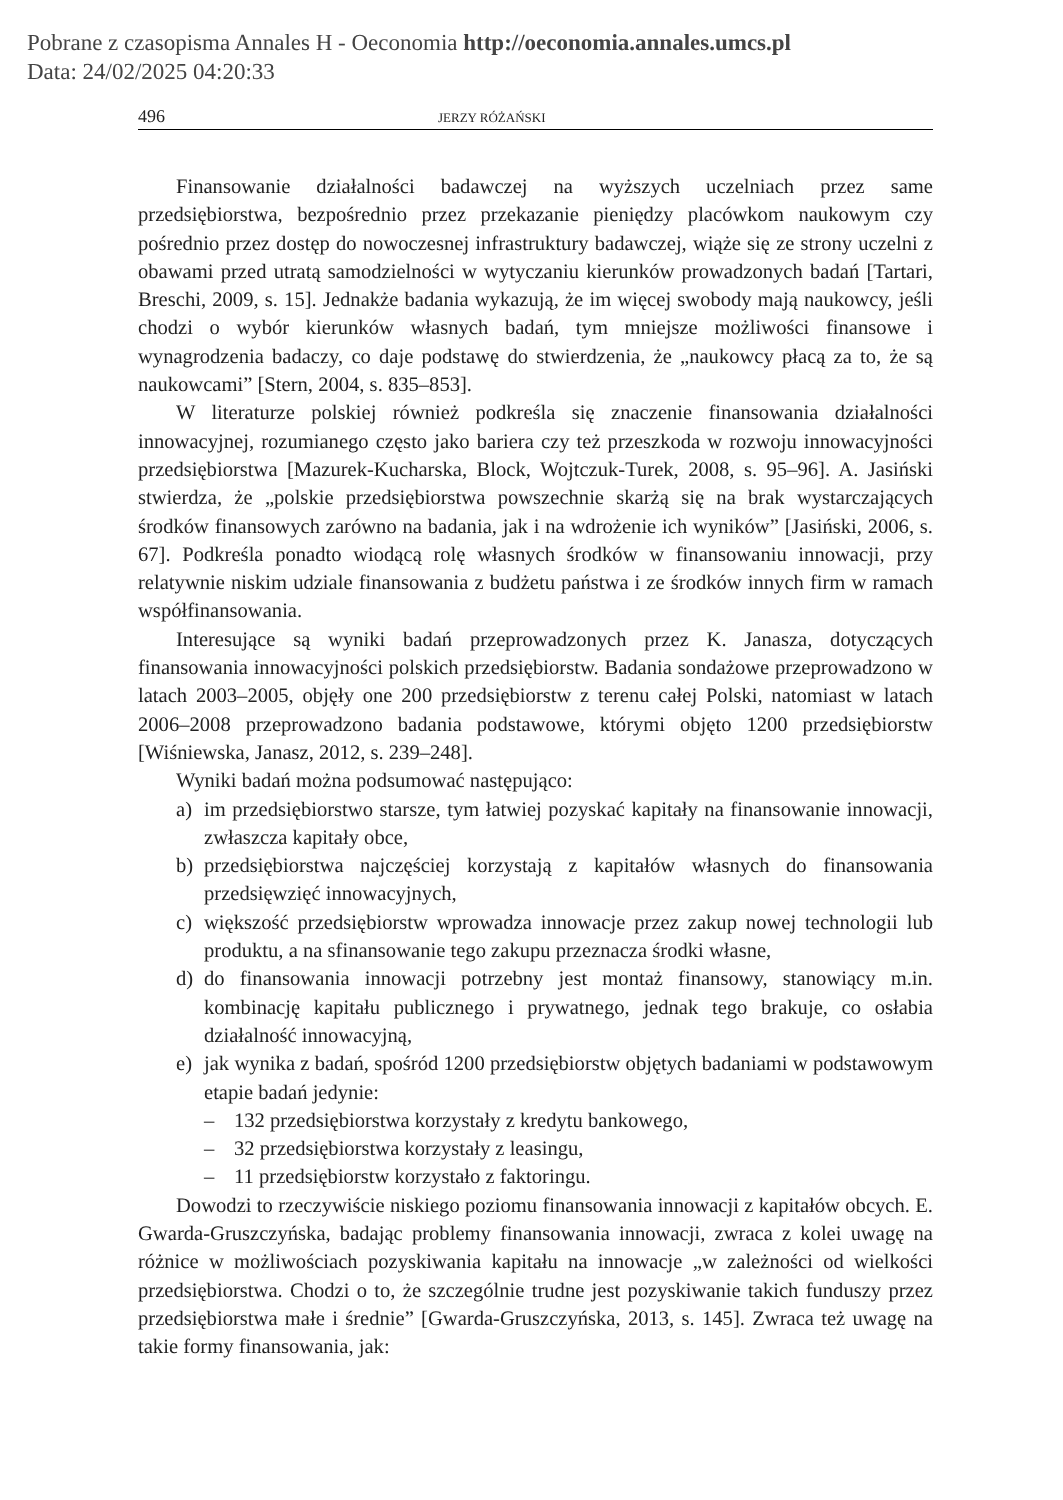Pobrane z czasopisma Annales H - Oeconomia http://oeconomia.annales.umcs.pl
Data: 24/02/2025 04:20:33
496 JERZY RÓŻAŃSKI
Finansowanie działalności badawczej na wyższych uczelniach przez same przedsiębiorstwa, bezpośrednio przez przekazanie pieniędzy placówkom naukowym czy pośrednio przez dostęp do nowoczesnej infrastruktury badawczej, wiąże się ze strony uczelni z obawami przed utratą samodzielności w wytyczaniu kierunków prowadzonych badań [Tartari, Breschi, 2009, s. 15]. Jednakże badania wykazują, że im więcej swobody mają naukowcy, jeśli chodzi o wybór kierunków własnych badań, tym mniejsze możliwości finansowe i wynagrodzenia badaczy, co daje podstawę do stwierdzenia, że „naukowcy płacą za to, że są naukowcami” [Stern, 2004, s. 835–853].
W literaturze polskiej również podkreśla się znaczenie finansowania działalności innowacyjnej, rozumianego często jako bariera czy też przeszkoda w rozwoju innowacyjności przedsiębiorstwa [Mazurek-Kucharska, Block, Wojtczuk-Turek, 2008, s. 95–96]. A. Jasiński stwierdza, że „polskie przedsiębiorstwa powszechnie skarżą się na brak wystarczających środków finansowych zarówno na badania, jak i na wdrożenie ich wyników” [Jasiński, 2006, s. 67]. Podkreśla ponadto wiodącą rolę własnych środków w finansowaniu innowacji, przy relatywnie niskim udziale finansowania z budżetu państwa i ze środków innych firm w ramach współfinansowania.
Interesujące są wyniki badań przeprowadzonych przez K. Janasza, dotyczących finansowania innowacyjności polskich przedsiębiorstw. Badania sondażowe przeprowadzono w latach 2003–2005, objęły one 200 przedsiębiorstw z terenu całej Polski, natomiast w latach 2006–2008 przeprowadzono badania podstawowe, którymi objęto 1200 przedsiębiorstw [Wiśniewska, Janasz, 2012, s. 239–248].
Wyniki badań można podsumować następująco:
a) im przedsiębiorstwo starsze, tym łatwiej pozyskać kapitały na finansowanie innowacji, zwłaszcza kapitały obce,
b) przedsiębiorstwa najczęściej korzystają z kapitałów własnych do finansowania przedsięwzięć innowacyjnych,
c) większość przedsiębiorstw wprowadza innowacje przez zakup nowej technologii lub produktu, a na sfinansowanie tego zakupu przeznacza środki własne,
d) do finansowania innowacji potrzebny jest montaż finansowy, stanowiący m.in. kombinację kapitału publicznego i prywatnego, jednak tego brakuje, co osłabia działalność innowacyjną,
e) jak wynika z badań, spośród 1200 przedsiębiorstw objętych badaniami w podstawowym etapie badań jedynie:
– 132 przedsiębiorstwa korzystały z kredytu bankowego,
– 32 przedsiębiorstwa korzystały z leasingu,
– 11 przedsiębiorstw korzystało z faktoringu.
Dowodzi to rzeczywiście niskiego poziomu finansowania innowacji z kapitałów obcych. E. Gwarda-Gruszczyńska, badając problemy finansowania innowacji, zwraca z kolei uwagę na różnice w możliwościach pozyskiwania kapitału na innowacje „w zależności od wielkości przedsiębiorstwa. Chodzi o to, że szczególnie trudne jest pozyskiwanie takich funduszy przez przedsiębiorstwa małe i średnie” [Gwarda-Gruszczyńska, 2013, s. 145]. Zwraca też uwagę na takie formy finansowania, jak: